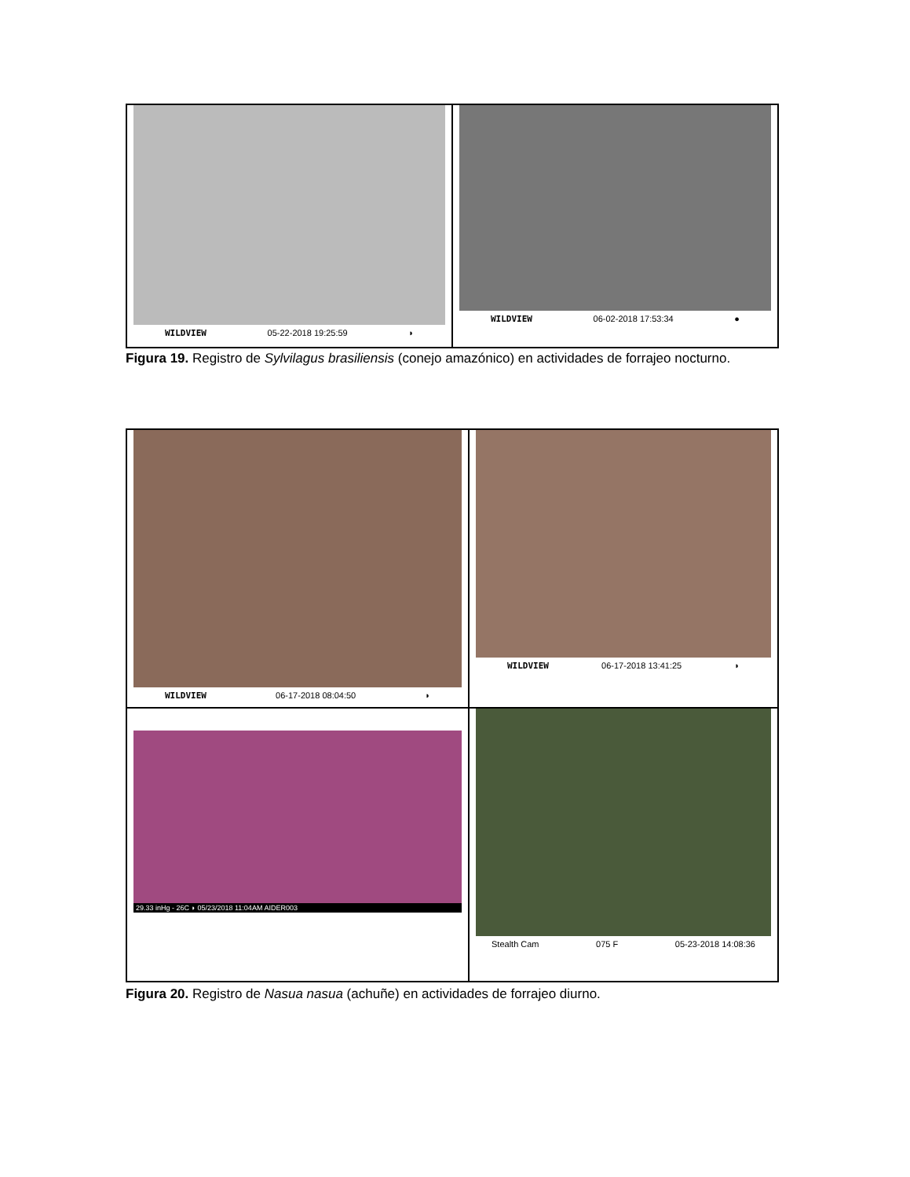WILDVIEW 05-22-2018 19:25:59 ◗
WILDVIEW 06-02-2018 17:53:34 ●
Figura 19. Registro de Sylvilagus brasiliensis (conejo amazónico) en actividades de forrajeo nocturno.
WILDVIEW 06-17-2018 08:04:50 ◗
WILDVIEW 06-17-2018 13:41:25 ◗
29.33 inHg - 26C ◗ 05/23/2018 11:04AM AIDER003
Stealth Cam 075 F 05-23-2018 14:08:36
Figura 20. Registro de Nasua nasua (achuñe) en actividades de forrajeo diurno.